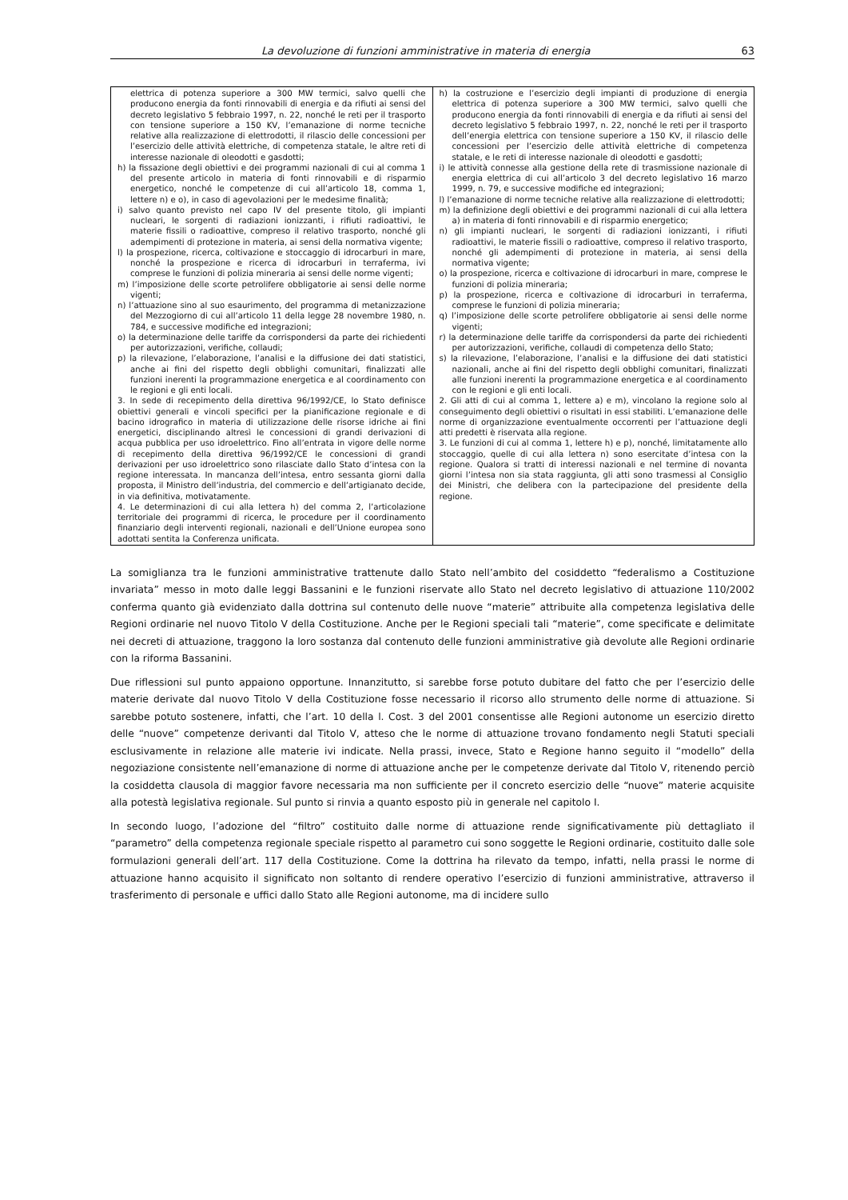La devoluzione di funzioni amministrative in materia di energia 63
| elettrica di potenza superiore a 300 MW termici, salvo quelli che producono energia da fonti rinnovabili di energia e da rifiuti ai sensi del decreto legislativo 5 febbraio 1997, n. 22, nonché le reti per il trasporto con tensione superiore a 150 KV, l’emanazione di norme tecniche relative alla realizzazione di elettrodotti, il rilascio delle concessioni per l’esercizio delle attività elettriche, di competenza statale, le altre reti di interesse nazionale di oleodotti e gasdotti; h) la fissazione degli obiettivi e dei programmi nazionali di cui al comma 1 del presente articolo in materia di fonti rinnovabili e di risparmio energetico, nonché le competenze di cui all’articolo 18, comma 1, lettere n) e o), in caso di agevolazioni per le medesime finalità; i) salvo quanto previsto nel capo IV del presente titolo, gli impianti nucleari, le sorgenti di radiazioni ionizzanti, i rifiuti radioattivi, le materie fissili o radioattive, compreso il relativo trasporto, nonché gli adempimenti di protezione in materia, ai sensi della normativa vigente; l) la prospezione, ricerca, coltivazione e stoccaggio di idrocarburi in mare, nonché la prospezione e ricerca di idrocarburi in terraferma, ivi comprese le funzioni di polizia mineraria ai sensi delle norme vigenti; m) l’imposizione delle scorte petrolifere obbligatorie ai sensi delle norme vigenti; n) l’attuazione sino al suo esaurimento, del programma di metanizzazione del Mezzogiorno di cui all’articolo 11 della legge 28 novembre 1980, n. 784, e successive modifiche ed integrazioni; o) la determinazione delle tariffe da corrispondersi da parte dei richiedenti per autorizzazioni, verifiche, collaudi; p) la rilevazione, l’elaborazione, l’analisi e la diffusione dei dati statistici, anche ai fini del rispetto degli obblighi comunitari, finalizzati alle funzioni inerenti la programmazione energetica e al coordinamento con le regioni e gli enti locali. 3. In sede di recepimento della direttiva 96/1992/CE, lo Stato definisce obiettivi generali e vincoli specifici per la pianificazione regionale e di bacino idrografico in materia di utilizzazione delle risorse idriche ai fini energetici, disciplinando altresì le concessioni di grandi derivazioni di acqua pubblica per uso idroelettrico. Fino all’entrata in vigore delle norme di recepimento della direttiva 96/1992/CE le concessioni di grandi derivazioni per uso idroelettrico sono rilasciate dallo Stato d’intesa con la regione interessata. In mancanza dell’intesa, entro sessanta giorni dalla proposta, il Ministro dell’industria, del commercio e dell’artigianato decide, in via definitiva, motivatamente. 4. Le determinazioni di cui alla lettera h) del comma 2, l’articolazione territoriale dei programmi di ricerca, le procedure per il coordinamento finanziario degli interventi regionali, nazionali e dell’Unione europea sono adottati sentita la Conferenza unificata. | h) la costruzione e l’esercizio degli impianti di produzione di energia elettrica di potenza superiore a 300 MW termici, salvo quelli che producono energia da fonti rinnovabili di energia e da rifiuti ai sensi del decreto legislativo 5 febbraio 1997, n. 22, nonché le reti per il trasporto dell’energia elettrica con tensione superiore a 150 KV, il rilascio delle concessioni per l’esercizio delle attività elettriche di competenza statale, e le reti di interesse nazionale di oleodotti e gasdotti; i) le attività connesse alla gestione della rete di trasmissione nazionale di energia elettrica di cui all’articolo 3 del decreto legislativo 16 marzo 1999, n. 79, e successive modifiche ed integrazioni; l) l’emanazione di norme tecniche relative alla realizzazione di elettrodotti; m) la definizione degli obiettivi e dei programmi nazionali di cui alla lettera a) in materia di fonti rinnovabili e di risparmio energetico; n) gli impianti nucleari, le sorgenti di radiazioni ionizzanti, i rifiuti radioattivi, le materie fissili o radioattive, compreso il relativo trasporto, nonché gli adempimenti di protezione in materia, ai sensi della normativa vigente; o) la prospezione, ricerca e coltivazione di idrocarburi in mare, comprese le funzioni di polizia mineraria; p) la prospezione, ricerca e coltivazione di idrocarburi in terraferma, comprese le funzioni di polizia mineraria; q) l’imposizione delle scorte petrolifere obbligatorie ai sensi delle norme vigenti; r) la determinazione delle tariffe da corrispondersi da parte dei richiedenti per autorizzazioni, verifiche, collaudi di competenza dello Stato; s) la rilevazione, l’elaborazione, l’analisi e la diffusione dei dati statistici nazionali, anche ai fini del rispetto degli obblighi comunitari, finalizzati alle funzioni inerenti la programmazione energetica e al coordinamento con le regioni e gli enti locali. 2. Gli atti di cui al comma 1, lettere a) e m), vincolano la regione solo al conseguimento degli obiettivi o risultati in essi stabiliti. L’emanazione delle norme di organizzazione eventualmente occorrenti per l’attuazione degli atti predetti è riservata alla regione. 3. Le funzioni di cui al comma 1, lettere h) e p), nonché, limitatamente allo stoccaggio, quelle di cui alla lettera n) sono esercitate d’intesa con la regione. Qualora si tratti di interessi nazionali e nel termine di novanta giorni l’intesa non sia stata raggiunta, gli atti sono trasmessi al Consiglio dei Ministri, che delibera con la partecipazione del presidente della regione. |
La somiglianza tra le funzioni amministrative trattenute dallo Stato nell’ambito del cosiddetto “federalismo a Costituzione invariata” messo in moto dalle leggi Bassanini e le funzioni riservate allo Stato nel decreto legislativo di attuazione 110/2002 conferma quanto già evidenziato dalla dottrina sul contenuto delle nuove “materie” attribuite alla competenza legislativa delle Regioni ordinarie nel nuovo Titolo V della Costituzione. Anche per le Regioni speciali tali “materie”, come specificate e delimitate nei decreti di attuazione, traggono la loro sostanza dal contenuto delle funzioni amministrative già devolute alle Regioni ordinarie con la riforma Bassanini.
Due riflessioni sul punto appaiono opportune. Innanzitutto, si sarebbe forse potuto dubitare del fatto che per l’esercizio delle materie derivate dal nuovo Titolo V della Costituzione fosse necessario il ricorso allo strumento delle norme di attuazione. Si sarebbe potuto sostenere, infatti, che l’art. 10 della l. Cost. 3 del 2001 consentisse alle Regioni autonome un esercizio diretto delle “nuove” competenze derivanti dal Titolo V, atteso che le norme di attuazione trovano fondamento negli Statuti speciali esclusivamente in relazione alle materie ivi indicate. Nella prassi, invece, Stato e Regione hanno seguito il “modello” della negoziazione consistente nell’emanazione di norme di attuazione anche per le competenze derivate dal Titolo V, ritenendo perciò la cosiddetta clausola di maggior favore necessaria ma non sufficiente per il concreto esercizio delle “nuove” materie acquisite alla potestà legislativa regionale. Sul punto si rinvia a quanto esposto più in generale nel capitolo I.
In secondo luogo, l’adozione del “filtro” costituito dalle norme di attuazione rende significativamente più dettagliato il “parametro” della competenza regionale speciale rispetto al parametro cui sono soggette le Regioni ordinarie, costituito dalle sole formulazioni generali dell’art. 117 della Costituzione. Come la dottrina ha rilevato da tempo, infatti, nella prassi le norme di attuazione hanno acquisito il significato non soltanto di rendere operativo l’esercizio di funzioni amministrative, attraverso il trasferimento di personale e uffici dallo Stato alle Regioni autonome, ma di incidere sullo